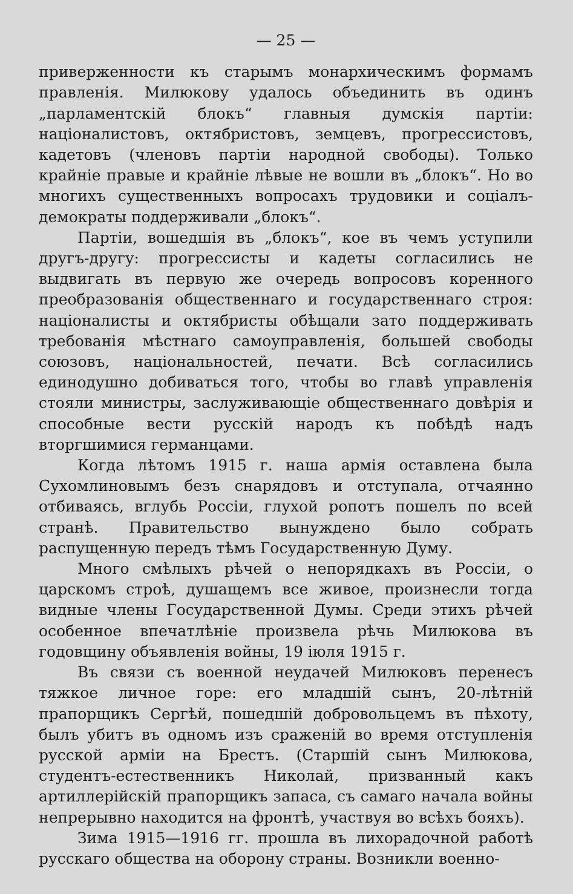— 25 —
приверженности къ старымъ монархическимъ формамъ правленія. Милюкову удалось объединить въ одинъ „парламентскій блокъ“ главныя думскія партіи: націоналистовъ, октябристовъ, земцевъ, прогрессистовъ, кадетовъ (членовъ партіи народной свободы). Только крайніе правые и крайніе лѣвые не вошли въ „блокъ“. Но во многихъ существенныхъ вопросахъ трудовики и соціалъ-демократы поддерживали „блокъ“.
Партіи, вошедшія въ „блокъ“, кое въ чемъ уступили другъ-другу: прогрессисты и кадеты согласились не выдвигать въ первую же очередь вопросовъ коренного преобразованія общественнаго и государственнаго строя: націоналисты и октябристы обѣщали зато поддерживать требованія мѣстнаго самоуправленія, большей свободы союзовъ, національностей, печати. Всѣ согласились единодушно добиваться того, чтобы во главѣ управленія стояли министры, заслуживающіе общественнаго довѣрія и способные вести русскій народъ къ побѣдѣ надъ вторгшимися германцами.
Когда лѣтомъ 1915 г. наша армія оставлена была Сухомлиновымъ безъ снарядовъ и отступала, отчаянно отбиваясь, вглубь Россіи, глухой ропотъ пошелъ по всей странѣ. Правительство вынуждено было собрать распущенную передъ тѣмъ Государственную Думу.
Много смѣлыхъ рѣчей о непорядкахъ въ Россіи, о царскомъ строѣ, душащемъ все живое, произнесли тогда видные члены Государственной Думы. Среди этихъ рѣчей особенное впечатлѣніе произвела рѣчь Милюкова въ годовщину объявленія войны, 19 іюля 1915 г.
Въ связи съ военной неудачей Милюковъ перенесъ тяжкое личное горе: его младшій сынъ, 20-лѣтній прапорщикъ Сергѣй, пошедшій добровольцемъ въ пѣхоту, былъ убитъ въ одномъ изъ сраженій во время отступленія русской арміи на Брестъ. (Старшій сынъ Милюкова, студентъ-естественникъ Николай, призванный какъ артиллерійскій прапорщикъ запаса, съ самаго начала войны непрерывно находится на фронтѣ, участвуя во всѣхъ бояхъ).
Зима 1915—1916 гг. прошла въ лихорадочной работѣ русскаго общества на оборону страны. Возникли военно-